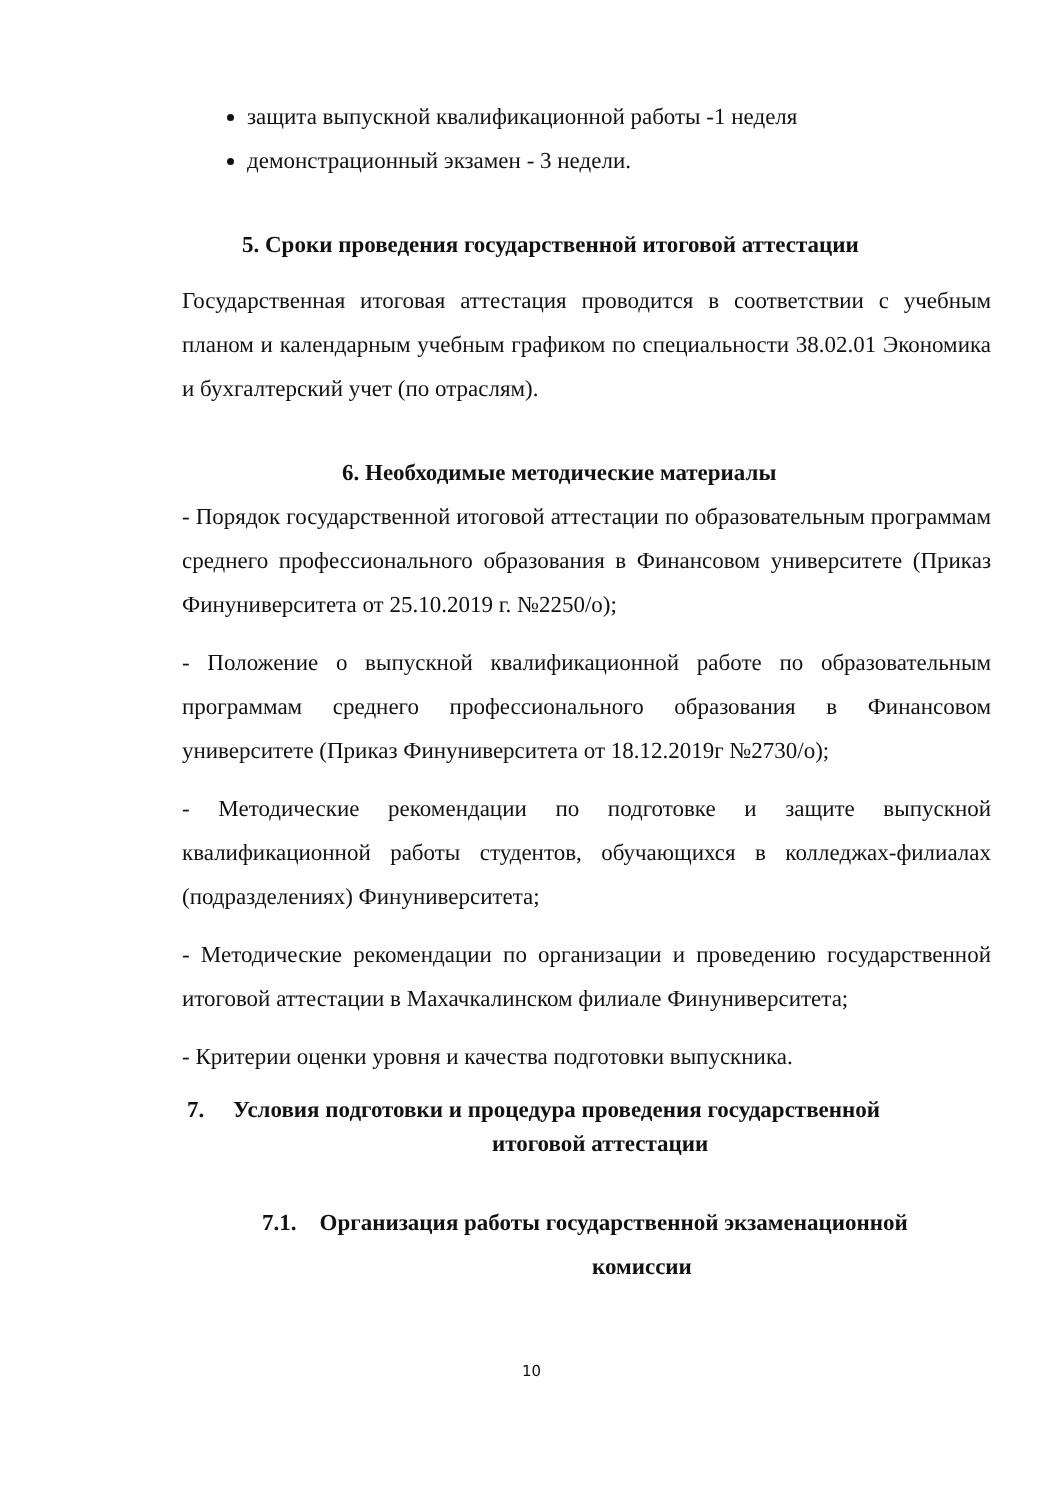защита выпускной квалификационной работы -1 неделя
демонстрационный экзамен - 3 недели.
5. Сроки проведения государственной итоговой аттестации
Государственная итоговая аттестация проводится в соответствии с учебным планом и календарным учебным графиком по специальности 38.02.01 Экономика и бухгалтерский учет (по отраслям).
6. Необходимые методические материалы
- Порядок государственной итоговой аттестации по образовательным программам среднего профессионального образования в Финансовом университете (Приказ Финуниверситета от 25.10.2019 г. №2250/о);
- Положение о выпускной квалификационной работе по образовательным программам среднего профессионального образования в Финансовом университете (Приказ Финуниверситета от 18.12.2019г №2730/о);
- Методические рекомендации по подготовке и защите выпускной квалификационной работы студентов, обучающихся в колледжах-филиалах (подразделениях) Финуниверситета;
- Методические рекомендации по организации и проведению государственной итоговой аттестации в Махачкалинском филиале Финуниверситета;
- Критерии оценки уровня и качества подготовки выпускника.
7. Условия подготовки и процедура проведения государственной
итоговой аттестации
7.1. Организация работы государственной экзаменационной
комиссии
10